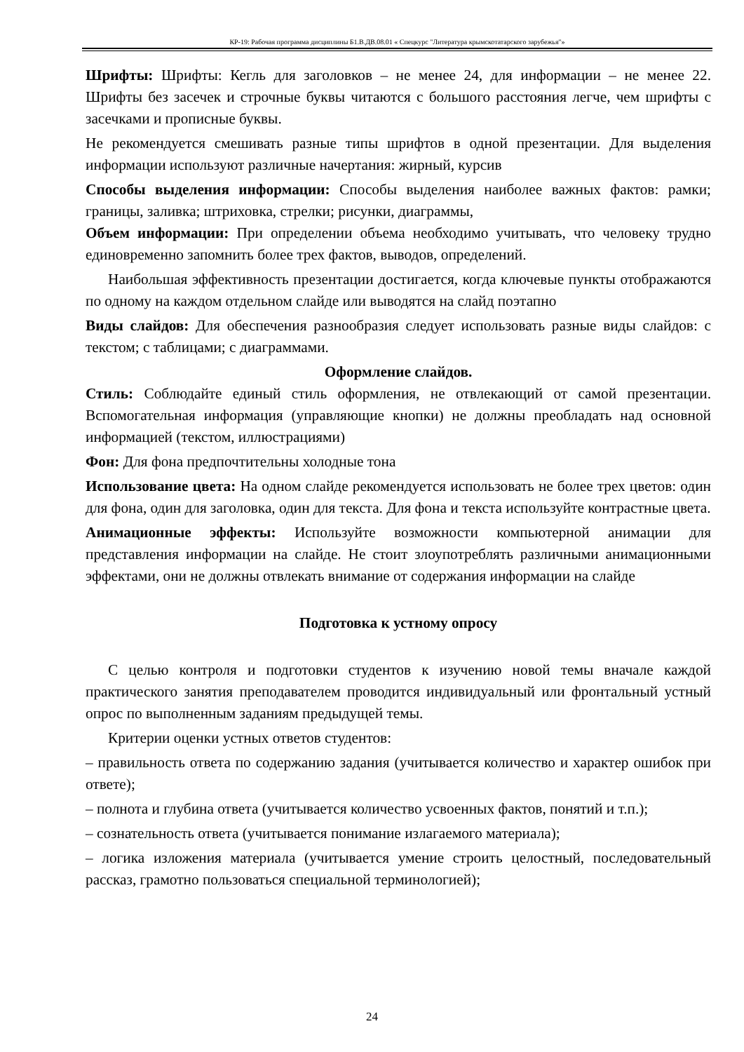КР-19: Рабочая программа дисциплины Б1.В.ДВ.08.01 « Спецкурс "Литература крымскотатарского зарубежья"»
Шрифты: Шрифты: Кегль для заголовков – не менее 24, для информации – не менее 22. Шрифты без засечек и строчные буквы читаются с большого расстояния легче, чем шрифты с засечками и прописные буквы.
Не рекомендуется смешивать разные типы шрифтов в одной презентации. Для выделения информации используют различные начертания: жирный, курсив
Способы выделения информации: Способы выделения наиболее важных фактов: рамки; границы, заливка; штриховка, стрелки; рисунки, диаграммы,
Объем информации: При определении объема необходимо учитывать, что человеку трудно единовременно запомнить более трех фактов, выводов, определений.
Наибольшая эффективность презентации достигается, когда ключевые пункты отображаются по одному на каждом отдельном слайде или выводятся на слайд поэтапно
Виды слайдов: Для обеспечения разнообразия следует использовать разные виды слайдов: с текстом; с таблицами; с диаграммами.
Оформление слайдов.
Стиль: Соблюдайте единый стиль оформления, не отвлекающий от самой презентации. Вспомогательная информация (управляющие кнопки) не должны преобладать над основной информацией (текстом, иллюстрациями)
Фон: Для фона предпочтительны холодные тона
Использование цвета: На одном слайде рекомендуется использовать не более трех цветов: один для фона, один для заголовка, один для текста. Для фона и текста используйте контрастные цвета.
Анимационные эффекты: Используйте возможности компьютерной анимации для представления информации на слайде. Не стоит злоупотреблять различными анимационными эффектами, они не должны отвлекать внимание от содержания информации на слайде
Подготовка к устному опросу
С целью контроля и подготовки студентов к изучению новой темы вначале каждой практического занятия преподавателем проводится индивидуальный или фронтальный устный опрос по выполненным заданиям предыдущей темы.
Критерии оценки устных ответов студентов:
– правильность ответа по содержанию задания (учитывается количество и характер ошибок при ответе);
– полнота и глубина ответа (учитывается количество усвоенных фактов, понятий и т.п.);
– сознательность ответа (учитывается понимание излагаемого материала);
– логика изложения материала (учитывается умение строить целостный, последовательный рассказ, грамотно пользоваться специальной терминологией);
24